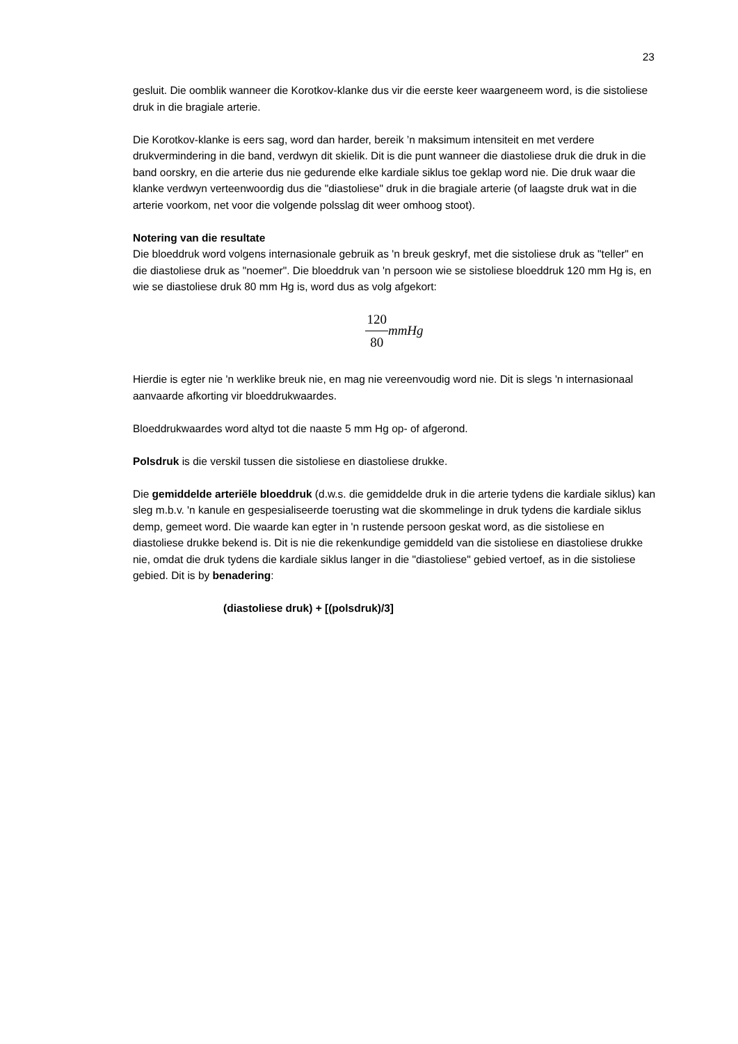23
gesluit. Die oomblik wanneer die Korotkov-klanke dus vir die eerste keer waargeneem word, is die sistoliese druk in die bragiale arterie.
Die Korotkov-klanke is eers sag, word dan harder, bereik ’n maksimum intensiteit en met verdere drukvermindering in die band, verdwyn dit skielik. Dit is die punt wanneer die diastoliese druk die druk in die band oorskry, en die arterie dus nie gedurende elke kardiale siklus toe geklap word nie. Die druk waar die klanke verdwyn verteenwoordig dus die "diastoliese" druk in die bragiale arterie (of laagste druk wat in die arterie voorkom, net voor die volgende polsslag dit weer omhoog stoot).
Notering van die resultate
Die bloeddruk word volgens internasionale gebruik as 'n breuk geskryf, met die sistoliese druk as "teller" en die diastoliese druk as "noemer". Die bloeddruk van 'n persoon wie se sistoliese bloeddruk 120 mm Hg is, en wie se diastoliese druk 80 mm Hg is, word dus as volg afgekort:
120 80 mmHg
Hierdie is egter nie 'n werklike breuk nie, en mag nie vereenvoudig word nie. Dit is slegs 'n internasionaal aanvaarde afkorting vir bloeddrukwaardes.
Bloeddrukwaardes word altyd tot die naaste 5 mm Hg op- of afgerond.
Polsdruk is die verskil tussen die sistoliese en diastoliese drukke.
Die gemiddelde arteriële bloeddruk (d.w.s. die gemiddelde druk in die arterie tydens die kardiale siklus) kan sleg m.b.v. 'n kanule en gespesialiseerde toerusting wat die skommelinge in druk tydens die kardiale siklus demp, gemeet word. Die waarde kan egter in 'n rustende persoon geskat word, as die sistoliese en diastoliese drukke bekend is. Dit is nie die rekenkundige gemiddeld van die sistoliese en diastoliese drukke nie, omdat die druk tydens die kardiale siklus langer in die "diastoliese" gebied vertoef, as in die sistoliese gebied. Dit is by benadering:
(diastoliese druk) + [(polsdruk)/3]